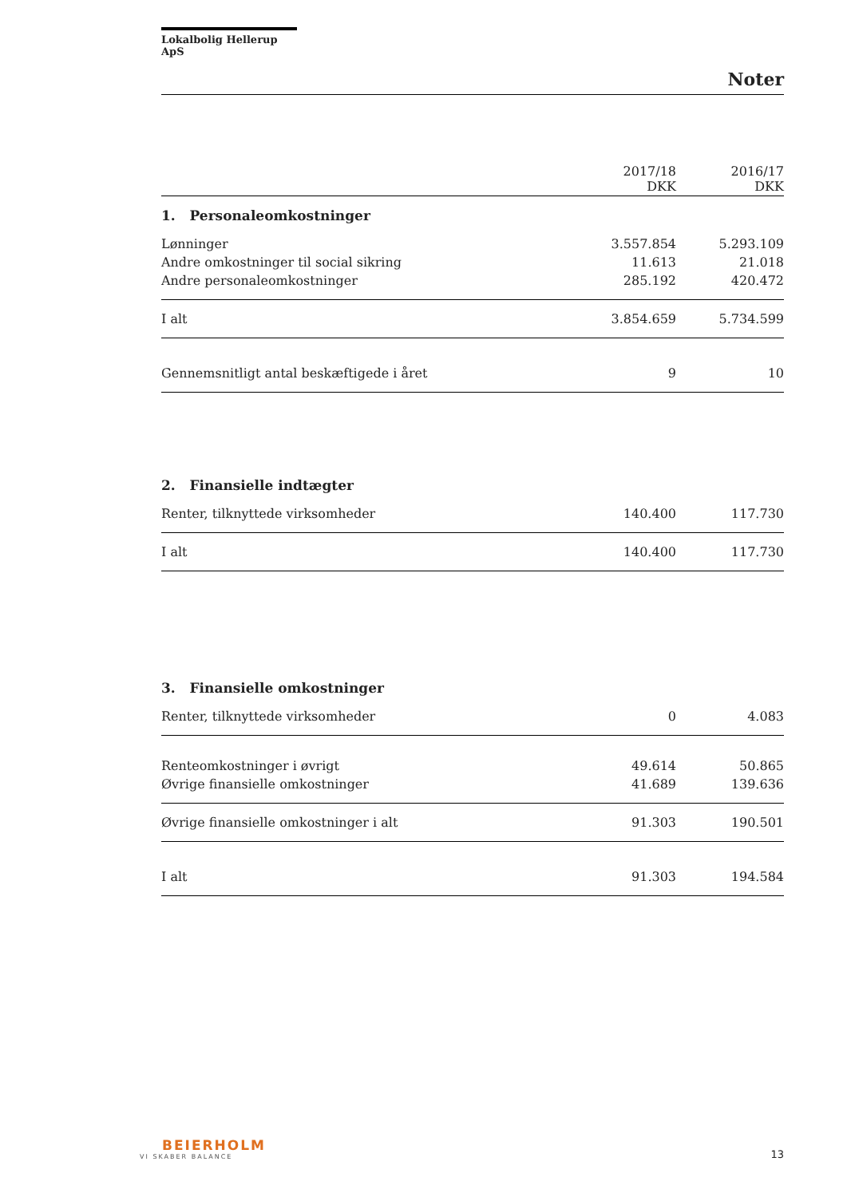Lokalbolig Hellerup ApS
Noter
| | 2017/18 DKK | 2016/17 DKK |
| --- | --- | --- |
| 1. Personaleomkostninger | | |
| Lønninger | 3.557.854 | 5.293.109 |
| Andre omkostninger til social sikring | 11.613 | 21.018 |
| Andre personaleomkostninger | 285.192 | 420.472 |
| I alt | 3.854.659 | 5.734.599 |
| Gennemsnitligt antal beskæftigede i året | 9 | 10 |
| 2. Finansielle indtægter | | |
| Renter, tilknyttede virksomheder | 140.400 | 117.730 |
| I alt | 140.400 | 117.730 |
| 3. Finansielle omkostninger | | |
| Renter, tilknyttede virksomheder | 0 | 4.083 |
| Renteomkostninger i øvrigt | 49.614 | 50.865 |
| Øvrige finansielle omkostninger | 41.689 | 139.636 |
| Øvrige finansielle omkostninger i alt | 91.303 | 190.501 |
| I alt | 91.303 | 194.584 |
BEIERHOLM
VI SKABER BALANCE
13